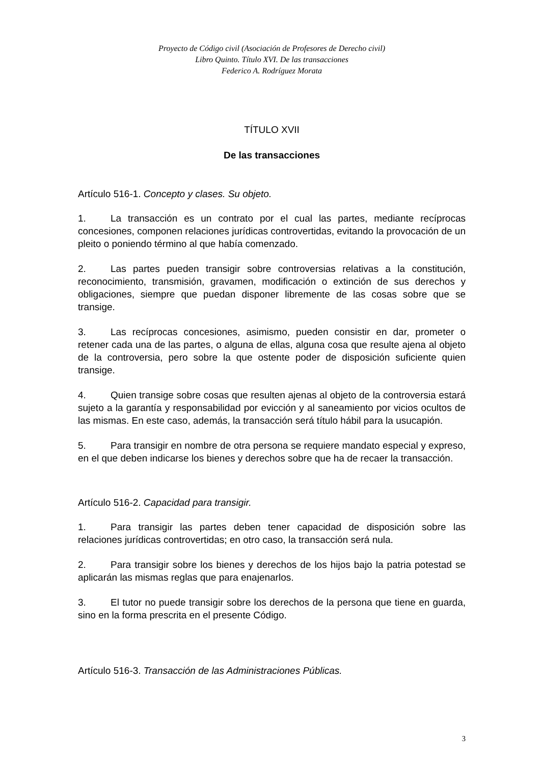Proyecto de Código civil (Asociación de Profesores de Derecho civil)
Libro Quinto. Título XVI. De las transacciones
Federico A. Rodríguez Morata
TÍTULO XVII
De las transacciones
Artículo 516-1. Concepto y clases. Su objeto.
1. La transacción es un contrato por el cual las partes, mediante recíprocas concesiones, componen relaciones jurídicas controvertidas, evitando la provocación de un pleito o poniendo término al que había comenzado.
2. Las partes pueden transigir sobre controversias relativas a la constitución, reconocimiento, transmisión, gravamen, modificación o extinción de sus derechos y obligaciones, siempre que puedan disponer libremente de las cosas sobre que se transige.
3. Las recíprocas concesiones, asimismo, pueden consistir en dar, prometer o retener cada una de las partes, o alguna de ellas, alguna cosa que resulte ajena al objeto de la controversia, pero sobre la que ostente poder de disposición suficiente quien transige.
4. Quien transige sobre cosas que resulten ajenas al objeto de la controversia estará sujeto a la garantía y responsabilidad por evicción y al saneamiento por vicios ocultos de las mismas. En este caso, además, la transacción será título hábil para la usucapión.
5. Para transigir en nombre de otra persona se requiere mandato especial y expreso, en el que deben indicarse los bienes y derechos sobre que ha de recaer la transacción.
Artículo 516-2. Capacidad para transigir.
1. Para transigir las partes deben tener capacidad de disposición sobre las relaciones jurídicas controvertidas; en otro caso, la transacción será nula.
2. Para transigir sobre los bienes y derechos de los hijos bajo la patria potestad se aplicarán las mismas reglas que para enajenarlos.
3. El tutor no puede transigir sobre los derechos de la persona que tiene en guarda, sino en la forma prescrita en el presente Código.
Artículo 516-3. Transacción de las Administraciones Públicas.
3